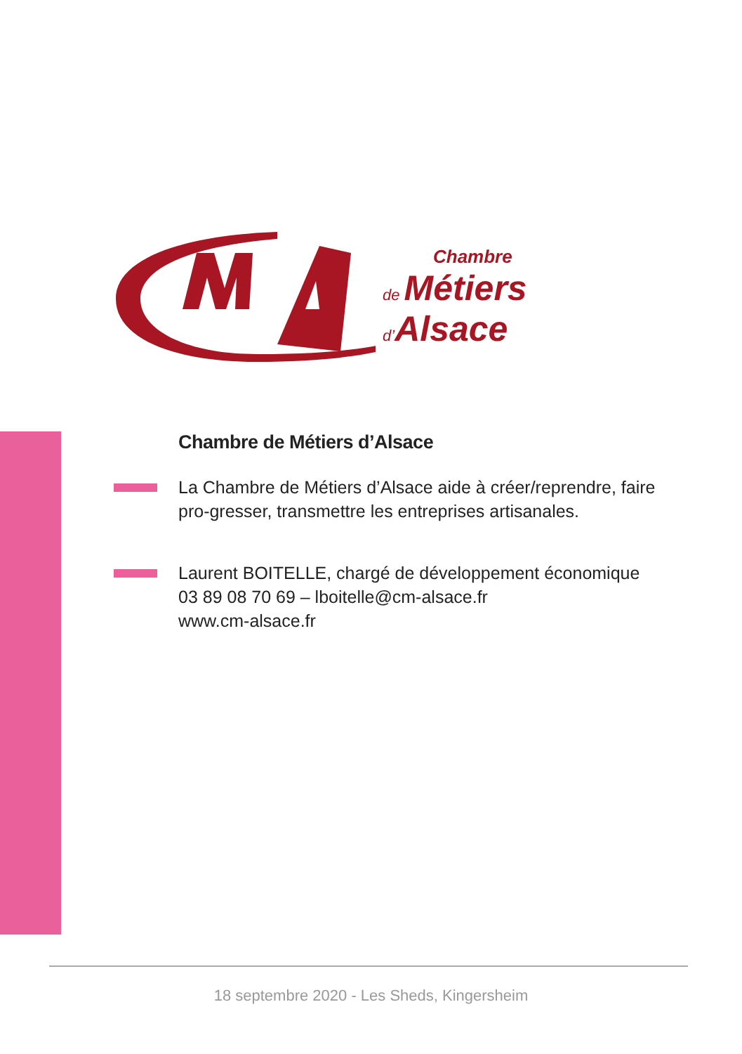Chambre
de Métiers
d’Alsace
Chambre de Métiers d’Alsace
La Chambre de Métiers d’Alsace aide à créer/reprendre, faire pro-gresser, transmettre les entreprises artisanales.
Laurent BOITELLE, chargé de développement économique
03 89 08 70 69 – lboitelle@cm-alsace.fr
www.cm-alsace.fr
18 septembre 2020 - Les Sheds, Kingersheim